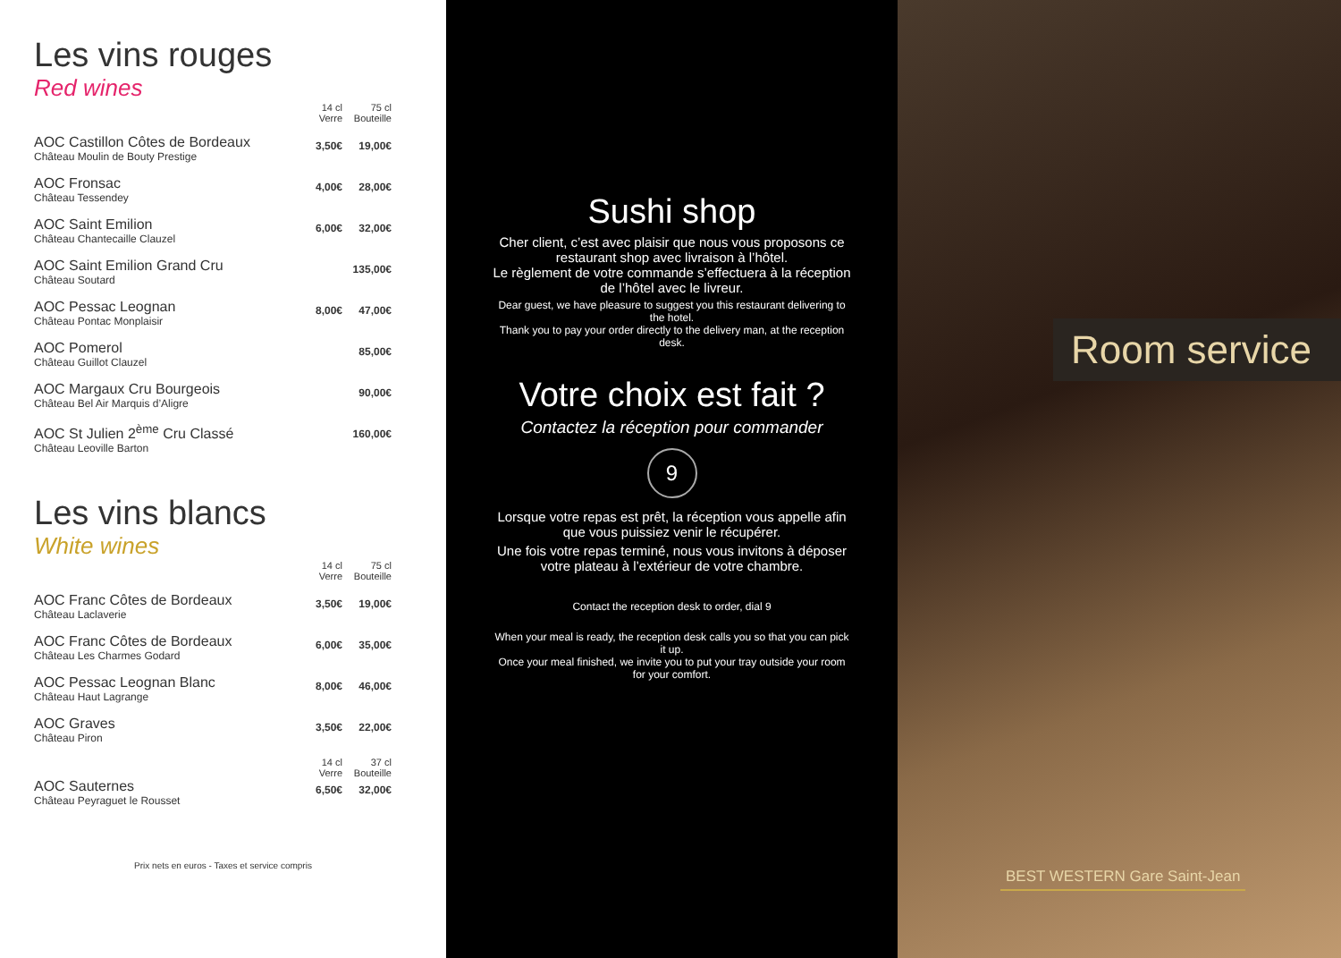Les vins rouges
Red wines
| | 14 cl Verre | 75 cl Bouteille |
| AOC Castillon Côtes de Bordeaux Château Moulin de Bouty Prestige | 3,50€ | 19,00€ |
| AOC Fronsac Château Tessendey | 4,00€ | 28,00€ |
| AOC Saint Emilion Château Chantecaille Clauzel | 6,00€ | 32,00€ |
| AOC Saint Emilion Grand Cru Château Soutard | | 135,00€ |
| AOC Pessac Leognan Château Pontac Monplaisir | 8,00€ | 47,00€ |
| AOC Pomerol Château Guillot Clauzel | | 85,00€ |
| AOC Margaux Cru Bourgeois Château Bel Air Marquis d’Aligre | | 90,00€ |
| AOC St Julien 2<sup>ème</sup> Cru Classé Château Leoville Barton | | 160,00€ |
Les vins blancs
White wines
| | 14 cl Verre | 75 cl Bouteille |
| AOC Franc Côtes de Bordeaux Château Laclaverie | 3,50€ | 19,00€ |
| AOC Franc Côtes de Bordeaux Château Les Charmes Godard | 6,00€ | 35,00€ |
| AOC Pessac Leognan Blanc Château Haut Lagrange | 8,00€ | 46,00€ |
| AOC Graves Château Piron | 3,50€ | 22,00€ |
| | 14 cl Verre | 37 cl Bouteille |
| AOC Sauternes Château Peyraguet le Rousset | 6,50€ | 32,00€ |
Prix nets en euros - Taxes et service compris
Sushi shop
Cher client, c’est avec plaisir que nous vous proposons ce restaurant shop avec livraison à l’hôtel.
Le règlement de votre commande s’effectuera à la réception de l’hôtel avec le livreur.
Dear guest, we have pleasure to suggest you this restaurant delivering to the hotel.
Thank you to pay your order directly to the delivery man, at the reception desk.
Votre choix est fait ?
Contactez la réception pour commander
9
Lorsque votre repas est prêt, la réception vous appelle afin que vous puissiez venir le récupérer.
Une fois votre repas terminé, nous vous invitons à déposer votre plateau à l’extérieur de votre chambre.
Contact the reception desk to order, dial 9
When your meal is ready, the reception desk calls you so that you can pick it up.
Once your meal finished, we invite you to put your tray outside your room for your comfort.
Room service
BEST WESTERN Gare Saint-Jean